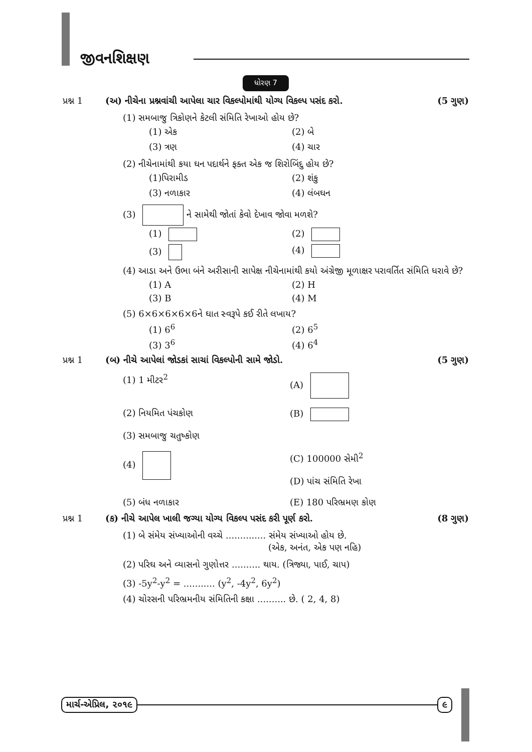જીવનશિક્ષણ
ધોરણ 7
પ્રશ્ન 1 (અ) નીચેના પ્રશ્નવાંચી આપેલા ચાર વિકલ્પોમાંથી યોગ્ય વિકલ્પ પસંદ કરો. (5 ગુણ)
(1) સમબાજુ ત્રિકોણને કેટલી સંમિતિ રેખાઓ હોય છે?
(1) એક
(2) બે
(3) ત્રણ
(4) ચાર
(2) નીચેનામાંથી કયા ઘન પદાર્થને ફક્ત એક જ શિરોબિંદુ હોય છે?
(1)પિરામીડ
(2) શંકુ
(3) નળાકાર
(4) લંબઘન
(3) ને સામેથી જોતાં કેવો દેખાવ જોવા મળશે?
(1)
(2)
(3)
(4)
(4) આડા અને ઉભા બંને અરીસાની સાપેક્ષ નીચેનામાંથી કયો અંગ્રેજી મૂળાક્ષર પરાવર્તિત સંમિતિ ધરાવે છે?
(1) A
(2) H
(3) B
(4) M
(5) 6×6×6×6×6ને ઘાત સ્વરૂપે કઈ રીતે લખાય?
(1) 6<sup>6</sup>
(2) 6<sup>5</sup>
(3) 3<sup>6</sup>
(4) 6<sup>4</sup>
પ્રશ્ન 1 (બ) નીચે આપેલાં જોડકાં સાચાં વિકલ્પોની સામે જોડો. (5 ગુણ)
(1) 1 મીટર<sup>2</sup>
(A)
(2) નિયમિત પંચકોણ
(B)
(3) સમબાજુ ચતુષ્કોણ
(4)
(C) 100000 સેમી<sup>2</sup>
(D) પાંચ સંમિતિ રેખા
(5) બંધ નળાકાર
(E) 180 પરિભ્રમણ કોણ
પ્રશ્ન 1 (ક) નીચે આપેલ ખાલી જગ્યા યોગ્ય વિકલ્પ પસંદ કરી પૂર્ણ કરો. (8 ગુણ)
(1) બે સંમેય સંખ્યાઓની વચ્ચે .............. સંમેય સંખ્યાઓ હોય છે.
(એક, અનંત, એક પણ નહિ)
(2) પરિઘ અને વ્યાસનો ગુણોત્તર .......... થાય. (ત્રિજ્યા, પાઈ, ચાપ)
(3) -5y<sup>2</sup>-y<sup>2</sup> = ........... (y<sup>2</sup>, -4y<sup>2</sup>, 6y<sup>2</sup>)
(4) ચોરસની પરિભ્રમનીય સંમિતિની કક્ષા .......... છે. ( 2, 4, 8)
માર્ચ-એપ્રિલ, ૨૦૧૯ ૯